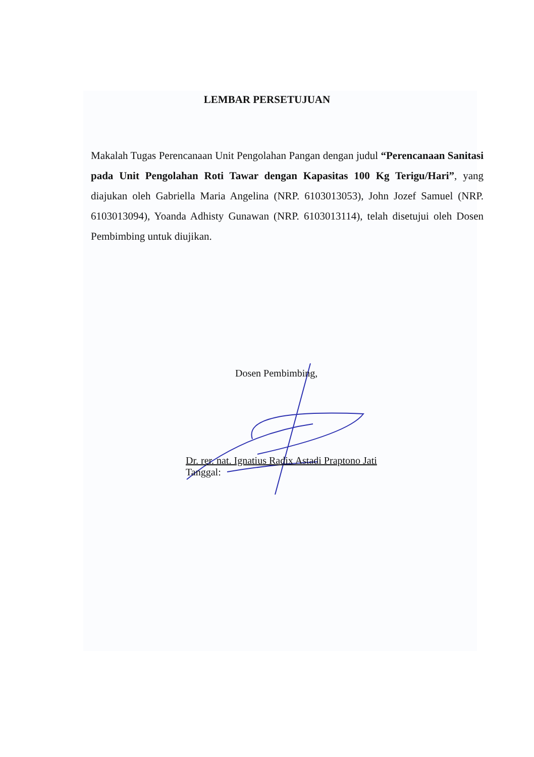LEMBAR PERSETUJUAN
Makalah Tugas Perencanaan Unit Pengolahan Pangan dengan judul “Perencanaan Sanitasi pada Unit Pengolahan Roti Tawar dengan Kapasitas 100 Kg Terigu/Hari”, yang diajukan oleh Gabriella Maria Angelina (NRP. 6103013053), John Jozef Samuel (NRP. 6103013094), Yoanda Adhisty Gunawan (NRP. 6103013114), telah disetujui oleh Dosen Pembimbing untuk diujikan.
Dosen Pembimbing,
Dr. rer. nat. Ignatius Radix Astadi Praptono Jati
Tanggal: